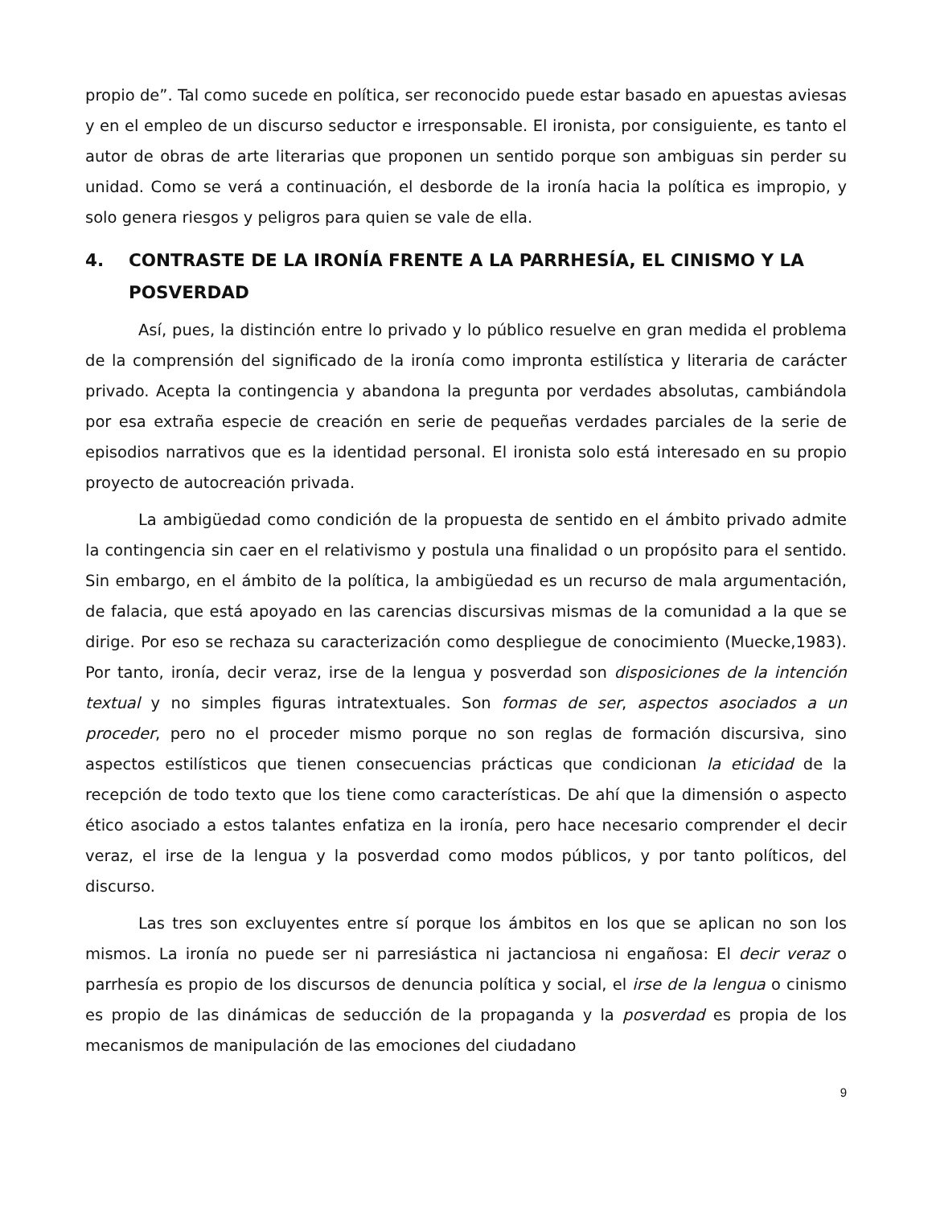propio de”. Tal como sucede en política, ser reconocido puede estar basado en apuestas aviesas y en el empleo de un discurso seductor e irresponsable. El ironista, por consiguiente, es tanto el autor de obras de arte literarias que proponen un sentido porque son ambiguas sin perder su unidad. Como se verá a continuación, el desborde de la ironía hacia la política es impropio, y solo genera riesgos y peligros para quien se vale de ella.
4. CONTRASTE DE LA IRONÍA FRENTE A LA PARRHESÍA, EL CINISMO Y LA POSVERDAD
Así, pues, la distinción entre lo privado y lo público resuelve en gran medida el problema de la comprensión del significado de la ironía como impronta estilística y literaria de carácter privado. Acepta la contingencia y abandona la pregunta por verdades absolutas, cambiándola por esa extraña especie de creación en serie de pequeñas verdades parciales de la serie de episodios narrativos que es la identidad personal. El ironista solo está interesado en su propio proyecto de autocreación privada.
La ambigüedad como condición de la propuesta de sentido en el ámbito privado admite la contingencia sin caer en el relativismo y postula una finalidad o un propósito para el sentido. Sin embargo, en el ámbito de la política, la ambigüedad es un recurso de mala argumentación, de falacia, que está apoyado en las carencias discursivas mismas de la comunidad a la que se dirige. Por eso se rechaza su caracterización como despliegue de conocimiento (Muecke,1983). Por tanto, ironía, decir veraz, irse de la lengua y posverdad son disposiciones de la intención textual y no simples figuras intratextuales. Son formas de ser, aspectos asociados a un proceder, pero no el proceder mismo porque no son reglas de formación discursiva, sino aspectos estilísticos que tienen consecuencias prácticas que condicionan la eticidad de la recepción de todo texto que los tiene como características. De ahí que la dimensión o aspecto ético asociado a estos talantes enfatiza en la ironía, pero hace necesario comprender el decir veraz, el irse de la lengua y la posverdad como modos públicos, y por tanto políticos, del discurso.
Las tres son excluyentes entre sí porque los ámbitos en los que se aplican no son los mismos. La ironía no puede ser ni parresiástica ni jactanciosa ni engañosa: El decir veraz o parrhesía es propio de los discursos de denuncia política y social, el irse de la lengua o cinismo es propio de las dinámicas de seducción de la propaganda y la posverdad es propia de los mecanismos de manipulación de las emociones del ciudadano
9